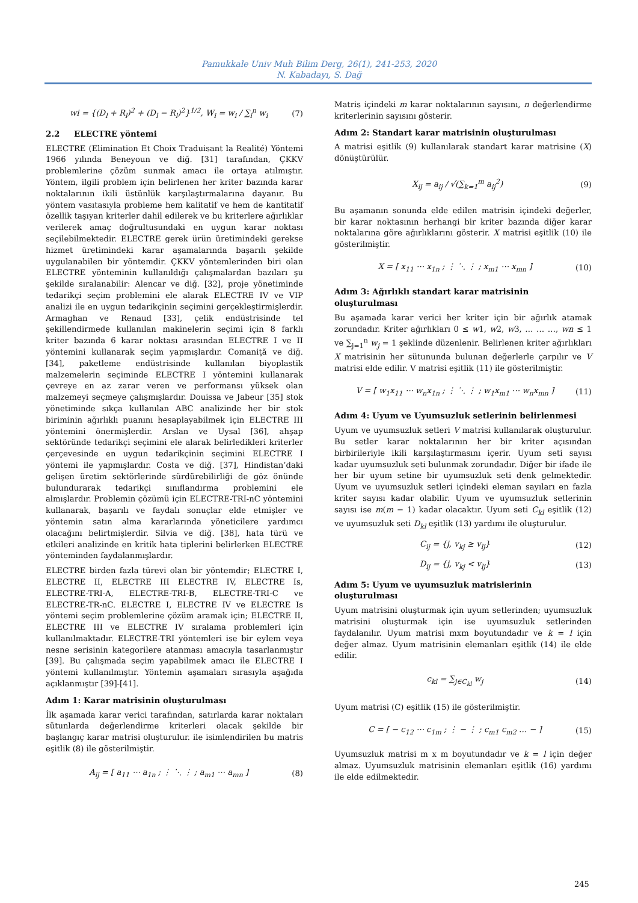Pamukkale Univ Muh Bilim Derg, 26(1), 241-253, 2020
N. Kabadayı, S. Dağ
wi = {(D<sub>l</sub> + R<sub>l</sub>)<sup>2</sup> + (D<sub>l</sub> − R<sub>l</sub>)<sup>2</sup>}<sup>1/2</sup>, W<sub>i</sub> = w<sub>i</sub> / ∑<sub>i</sub><sup>n</sup> w<sub>i</sub> (7)
2.2 ELECTRE yöntemi
ELECTRE (Elimination Et Choix Traduisant la Realité) Yöntemi 1966 yılında Beneyoun ve diğ. [31] tarafından, ÇKKV problemlerine çözüm sunmak amacı ile ortaya atılmıştır. Yöntem, ilgili problem için belirlenen her kriter bazında karar noktalarının ikili üstünlük karşılaştırmalarına dayanır. Bu yöntem vasıtasıyla probleme hem kalitatif ve hem de kantitatif özellik taşıyan kriterler dahil edilerek ve bu kriterlere ağırlıklar verilerek amaç doğrultusundaki en uygun karar noktası seçilebilmektedir. ELECTRE gerek ürün üretimindeki gerekse hizmet üretimindeki karar aşamalarında başarılı şekilde uygulanabilen bir yöntemdir. ÇKKV yöntemlerinden biri olan ELECTRE yönteminin kullanıldığı çalışmalardan bazıları şu şekilde sıralanabilir: Alencar ve diğ. [32], proje yönetiminde tedarikçi seçim problemini ele alarak ELECTRE IV ve VIP analizi ile en uygun tedarikçinin seçimini gerçekleştirmişlerdir. Armaghan ve Renaud [33], çelik endüstrisinde tel şekillendirmede kullanılan makinelerin seçimi için 8 farklı kriter bazında 6 karar noktası arasından ELECTRE I ve II yöntemini kullanarak seçim yapmışlardır. Comaniţă ve diğ. [34], paketleme endüstrisinde kullanılan biyoplastik malzemelerin seçiminde ELECTRE I yöntemini kullanarak çevreye en az zarar veren ve performansı yüksek olan malzemeyi seçmeye çalışmışlardır. Douissa ve Jabeur [35] stok yönetiminde sıkça kullanılan ABC analizinde her bir stok biriminin ağırlıklı puanını hesaplayabilmek için ELECTRE III yöntemini önermişlerdir. Arslan ve Uysal [36], ahşap sektöründe tedarikçi seçimini ele alarak belirledikleri kriterler çerçevesinde en uygun tedarikçinin seçimini ELECTRE I yöntemi ile yapmışlardır. Costa ve diğ. [37], Hindistan’daki gelişen üretim sektörlerinde sürdürebilirliği de göz önünde bulundurarak tedarikçi sınıflandırma problemini ele almışlardır. Problemin çözümü için ELECTRE-TRI-nC yöntemini kullanarak, başarılı ve faydalı sonuçlar elde etmişler ve yöntemin satın alma kararlarında yöneticilere yardımcı olacağını belirtmişlerdir. Silvia ve diğ. [38], hata türü ve etkileri analizinde en kritik hata tiplerini belirlerken ELECTRE yönteminden faydalanmışlardır.
ELECTRE birden fazla türevi olan bir yöntemdir; ELECTRE I, ELECTRE II, ELECTRE III ELECTRE IV, ELECTRE Is, ELECTRE-TRI-A, ELECTRE-TRI-B, ELECTRE-TRI-C ve ELECTRE-TR-nC. ELECTRE I, ELECTRE IV ve ELECTRE Is yöntemi seçim problemlerine çözüm aramak için; ELECTRE II, ELECTRE III ve ELECTRE IV sıralama problemleri için kullanılmaktadır. ELECTRE-TRI yöntemleri ise bir eylem veya nesne serisinin kategorilere atanması amacıyla tasarlanmıştır [39]. Bu çalışmada seçim yapabilmek amacı ile ELECTRE I yöntemi kullanılmıştır. Yöntemin aşamaları sırasıyla aşağıda açıklanmıştır [39]-[41].
Adım 1: Karar matrisinin oluşturulması
İlk aşamada karar verici tarafından, satırlarda karar noktaları sütunlarda değerlendirme kriterleri olacak şekilde bir başlangıç karar matrisi oluşturulur. ile isimlendirilen bu matris eşitlik (8) ile gösterilmiştir.
A<sub>ij</sub> = [ a<sub>11</sub> ⋯ a<sub>1n</sub> ; ⋮ ⋱ ⋮ ; a<sub>m1</sub> ⋯ a<sub>mn</sub> ] (8)
Matris içindeki m karar noktalarının sayısını, n değerlendirme kriterlerinin sayısını gösterir.
Adım 2: Standart karar matrisinin oluşturulması
A matrisi eşitlik (9) kullanılarak standart karar matrisine (X) dönüştürülür.
X<sub>ij</sub> = a<sub>ij</sub> / √(∑<sub>k=1</sub><sup>m</sup> a<sub>ij</sub><sup>2</sup>) (9)
Bu aşamanın sonunda elde edilen matrisin içindeki değerler, bir karar noktasının herhangi bir kriter bazında diğer karar noktalarına göre ağırlıklarını gösterir. X matrisi eşitlik (10) ile gösterilmiştir.
X = [ x<sub>11</sub> ⋯ x<sub>1n</sub> ; ⋮ ⋱ ⋮ ; x<sub>m1</sub> ⋯ x<sub>mn</sub> ] (10)
Adım 3: Ağırlıklı standart karar matrisinin oluşturulması
Bu aşamada karar verici her kriter için bir ağırlık atamak zorundadır. Kriter ağırlıkları 0 ≤ w1, w2, w3, … … …, wn ≤ 1 ve ∑<sub>j=1</sub><sup>n</sup> w<sub>j</sub> = 1 şeklinde düzenlenir. Belirlenen kriter ağırlıkları X matrisinin her sütununda bulunan değerlerle çarpılır ve V matrisi elde edilir. V matrisi eşitlik (11) ile gösterilmiştir.
V = [ w<sub>1</sub>x<sub>11</sub> ⋯ w<sub>n</sub>x<sub>1n</sub> ; ⋮ ⋱ ⋮ ; w<sub>1</sub>x<sub>m1</sub> ⋯ w<sub>n</sub>x<sub>mn</sub> ] (11)
Adım 4: Uyum ve Uyumsuzluk setlerinin belirlenmesi
Uyum ve uyumsuzluk setleri V matrisi kullanılarak oluşturulur. Bu setler karar noktalarının her bir kriter açısından birbirileriyle ikili karşılaştırmasını içerir. Uyum seti sayısı kadar uyumsuzluk seti bulunmak zorundadır. Diğer bir ifade ile her bir uyum setine bir uyumsuzluk seti denk gelmektedir. Uyum ve uyumsuzluk setleri içindeki eleman sayıları en fazla kriter sayısı kadar olabilir. Uyum ve uyumsuzluk setlerinin sayısı ise m(m − 1) kadar olacaktır. Uyum seti C<sub>kl</sub> eşitlik (12) ve uyumsuzluk seti D<sub>kl</sub> eşitlik (13) yardımı ile oluşturulur.
C<sub>ij</sub> = {j, v<sub>kj</sub> ≥ v<sub>lj</sub>} (12)
D<sub>ij</sub> = {j, v<sub>kj</sub> < v<sub>lj</sub>} (13)
Adım 5: Uyum ve uyumsuzluk matrislerinin oluşturulması
Uyum matrisini oluşturmak için uyum setlerinden; uyumsuzluk matrisini oluşturmak için ise uyumsuzluk setlerinden faydalanılır. Uyum matrisi mxm boyutundadır ve k = l için değer almaz. Uyum matrisinin elemanları eşitlik (14) ile elde edilir.
c<sub>kl</sub> = ∑<sub>j∈C<sub>kl</sub></sub> w<sub>j</sub> (14)
Uyum matrisi (C) eşitlik (15) ile gösterilmiştir.
C = [ − c<sub>12</sub> ⋯ c<sub>1m</sub> ; ⋮ − ⋮ ; c<sub>m1</sub> c<sub>m2</sub> … − ] (15)
Uyumsuzluk matrisi m x m boyutundadır ve k = l için değer almaz. Uyumsuzluk matrisinin elemanları eşitlik (16) yardımı ile elde edilmektedir.
245